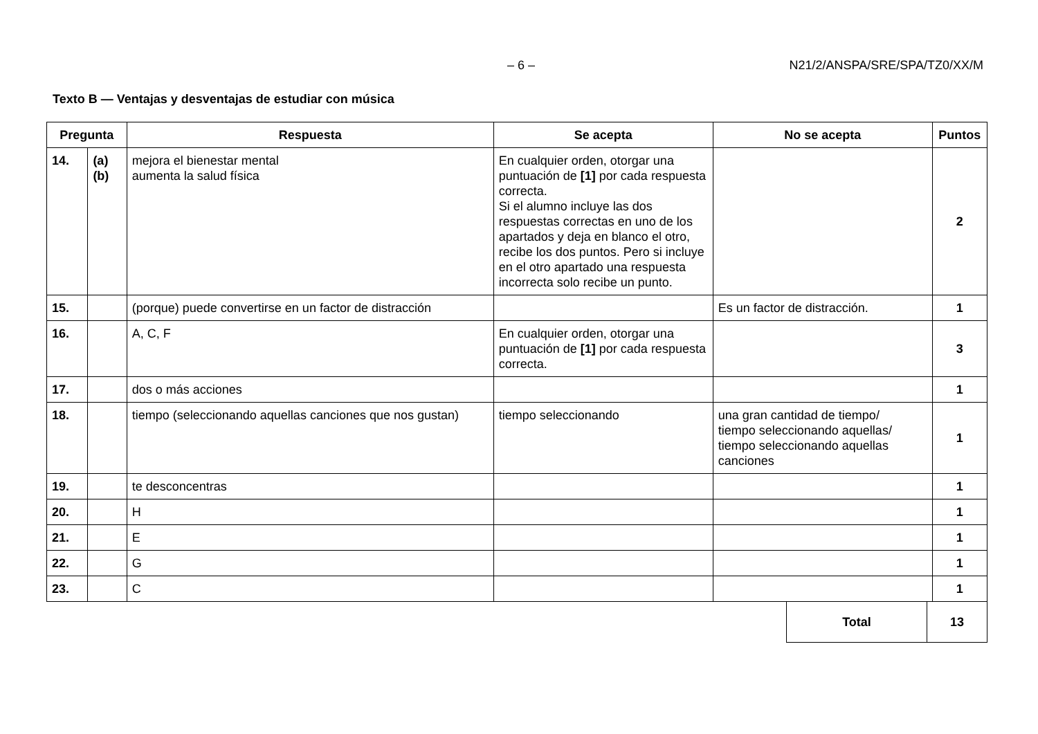– 6 – N21/2/ANSPA/SRE/SPA/TZ0/XX/M
Texto B — Ventajas y desventajas de estudiar con música
| Pregunta | | Respuesta | Se acepta | No se acepta | Puntos |
| --- | --- | --- | --- | --- | --- |
| 14. | (a) (b) | mejora el bienestar mental aumenta la salud física | En cualquier orden, otorgar una puntuación de [1] por cada respuesta correcta. Si el alumno incluye las dos respuestas correctas en uno de los apartados y deja en blanco el otro, recibe los dos puntos. Pero si incluye en el otro apartado una respuesta incorrecta solo recibe un punto. | | 2 |
| 15. | | (porque) puede convertirse en un factor de distracción | | Es un factor de distracción. | 1 |
| 16. | | A, C, F | En cualquier orden, otorgar una puntuación de [1] por cada respuesta correcta. | | 3 |
| 17. | | dos o más acciones | | | 1 |
| 18. | | tiempo (seleccionando aquellas canciones que nos gustan) | tiempo seleccionando | una gran cantidad de tiempo/ tiempo seleccionando aquellas/ tiempo seleccionando aquellas canciones | 1 |
| 19. | | te desconcentras | | | 1 |
| 20. | | H | | | 1 |
| 21. | | E | | | 1 |
| 22. | | G | | | 1 |
| 23. | | C | | | 1 |
| Total | 13 |